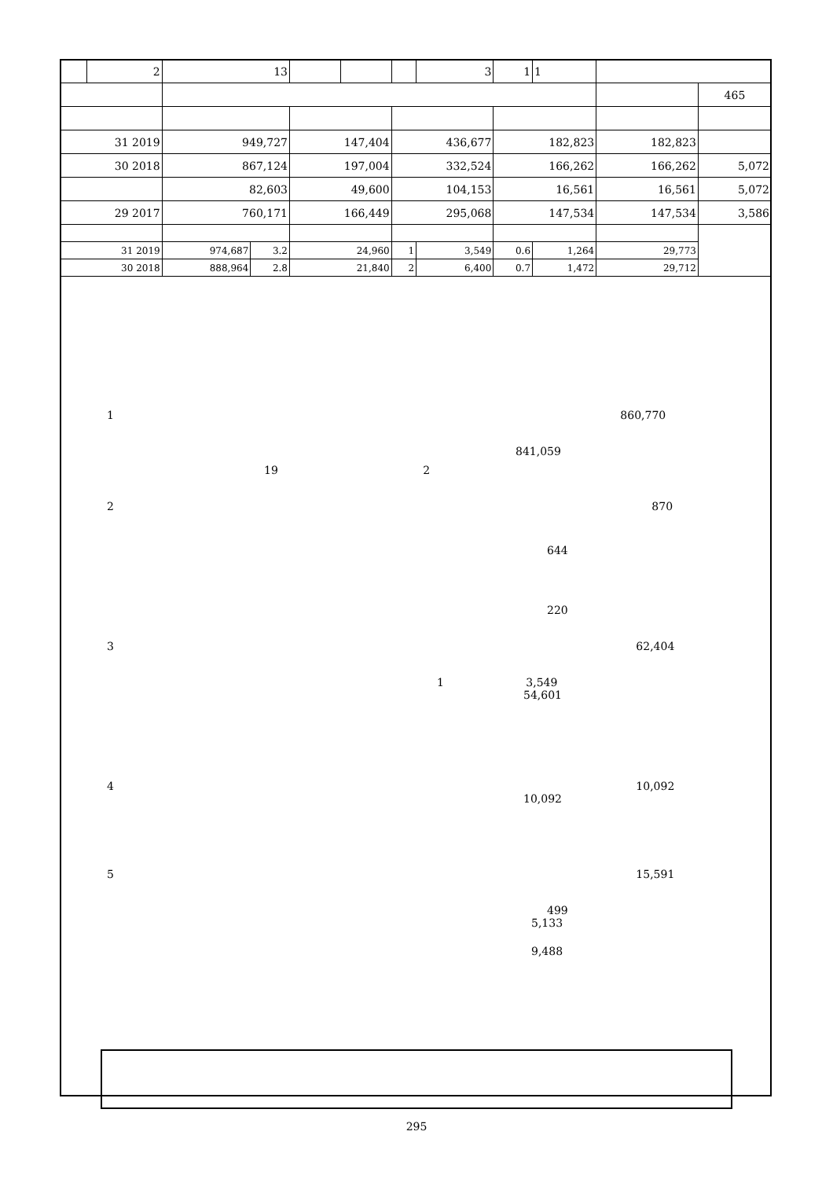| | 2 | 13 | | | | | 3 | 1 | 1 | | |
| | | | | | | | | | | | 465 |
| 31 2019 | | 949,727 | | 147,404 | | 436,677 | | 182,823 | | 182,823 | |
| 30 2018 | | 867,124 | | 197,004 | | 332,524 | | 166,262 | | 166,262 | 5,072 |
| | | 82,603 | | 49,600 | | 104,153 | | 16,561 | | 16,561 | 5,072 |
| 29 2017 | | 760,171 | | 166,449 | | 295,068 | | 147,534 | | 147,534 | 3,586 |
| 31 2019 | | 974,687 | 3.2 | 24,960 | | 1 | 3,549 | 0.6 | 1,264 | 29,773 | |
| 30 2018 | | 888,964 | 2.8 | 21,840 | | 2 | 6,400 | 0.7 | 1,472 | 29,712 | |
1 860,770
841,059
19 2
2 870
644
220
3 62,404
1 3,549
54,601
4 10,092
10,092
5 15,591
499
5,133
9,488
295